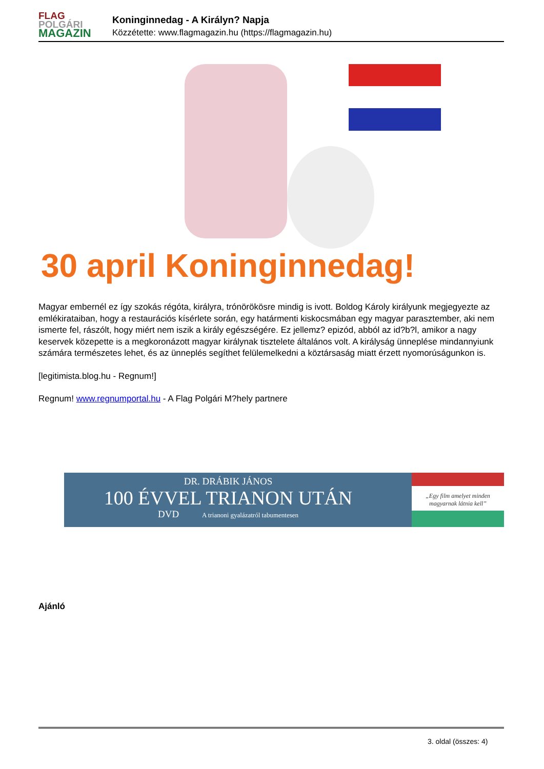FLAG
POLGÁRI
MAGAZIN
Koninginnedag - A Királyn? Napja
Közzétette: www.flagmagazin.hu (https://flagmagazin.hu)
30 april Koninginnedag!
Magyar embernél ez így szokás régóta, királyra, trónörökösre mindig is ivott. Boldog Károly királyunk megjegyezte az emlékirataiban, hogy a restaurációs kísérlete során, egy határmenti kiskocsmában egy magyar parasztember, aki nem ismerte fel, rászólt, hogy miért nem iszik a király egészségére. Ez jellemz? epizód, abból az id?b?l, amikor a nagy keservek közepette is a megkoronázott magyar királynak tisztelete általános volt. A királyság ünneplése mindannyiunk számára természetes lehet, és az ünneplés segíthet felülemelkedni a köztársaság miatt érzett nyomorúságunkon is.
[legitimista.blog.hu - Regnum!]
Regnum! www.regnumportal.hu - A Flag Polgári M?hely partnere
DR. DRÁBIK JÁNOS
100 ÉVVEL TRIANON UTÁN
DVD A trianoni gyalázatról tabumentesen
„Egy film amelyet minden magyarnak látnia kell”
Ajánló
3. oldal (összes: 4)